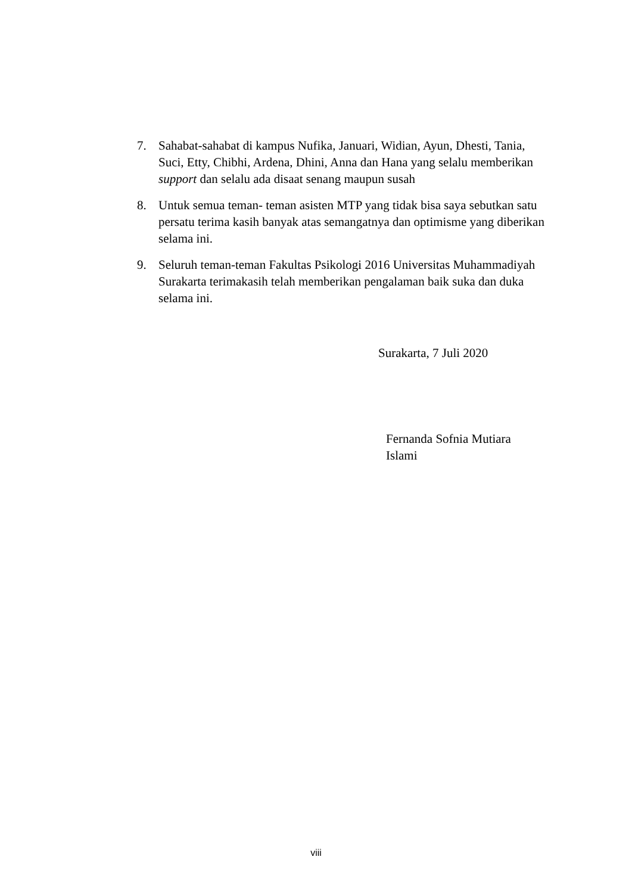7. Sahabat-sahabat di kampus Nufika, Januari, Widian, Ayun, Dhesti, Tania, Suci, Etty, Chibhi, Ardena, Dhini, Anna dan Hana yang selalu memberikan support dan selalu ada disaat senang maupun susah
8. Untuk semua teman- teman asisten MTP yang tidak bisa saya sebutkan satu persatu terima kasih banyak atas semangatnya dan optimisme yang diberikan selama ini.
9. Seluruh teman-teman Fakultas Psikologi 2016 Universitas Muhammadiyah Surakarta terimakasih telah memberikan pengalaman baik suka dan duka selama ini.
Surakarta, 7 Juli 2020
Fernanda Sofnia Mutiara
Islami
viii